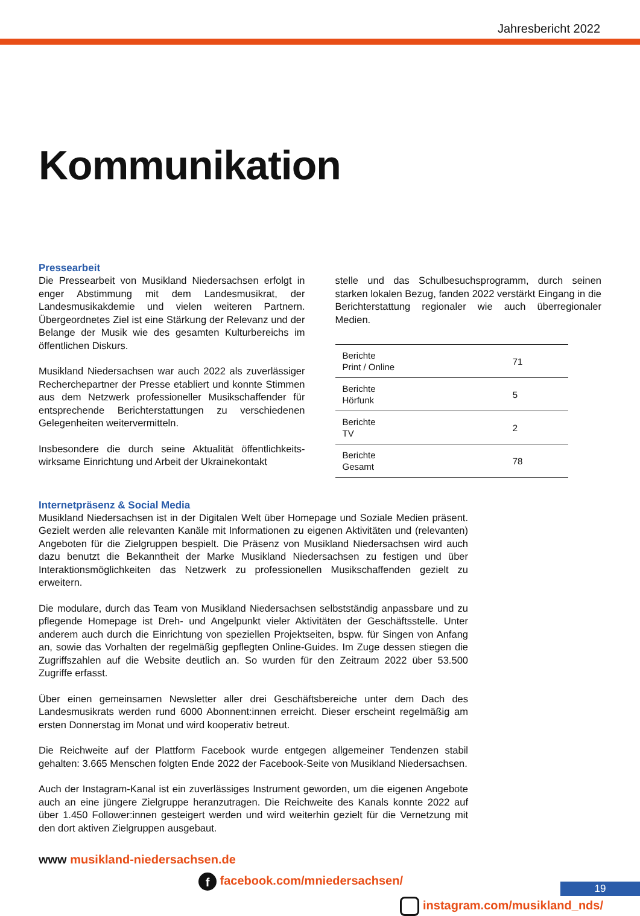Jahresbericht 2022
Kommunikation
Pressearbeit
Die Pressearbeit von Musikland Niedersachsen erfolgt in enger Abstimmung mit dem Landesmusikrat, der Landesmusikakdemie und vielen weiteren Partnern. Übergeordnetes Ziel ist eine Stärkung der Relevanz und der Belange der Musik wie des gesamten Kulturbereichs im öffentlichen Diskurs.
Musikland Niedersachsen war auch 2022 als zuverläs­siger Recherchepartner der Presse etabliert und konn­te Stimmen aus dem Netzwerk professioneller Musik­schaffender für entsprechende Berichterstattungen zu verschiedenen Gelegenheiten weitervermitteln.
Insbesondere die durch seine Aktualität öffentlichkeits­wirksame Einrichtung und Arbeit der Ukrainekontakt­
stelle und das Schulbesuchsprogramm, durch seinen starken lokalen Bezug, fanden 2022 verstärkt Eingang in die Berichterstattung regionaler wie auch überregi­onaler Medien.
| Berichte Print / Online | 71 |
| Berichte Hörfunk | 5 |
| Berichte TV | 2 |
| Berichte Gesamt | 78 |
Internetpräsenz & Social Media
Musikland Niedersachsen ist in der Digitalen Welt über Homepage und Soziale Medien präsent. Gezielt werden alle relevanten Kanäle mit Informationen zu eigenen Aktivitäten und (relevanten) Angeboten für die Zielgruppen bespielt. Die Präsenz von Musikland Nie­dersachsen wird auch dazu benutzt die Bekanntheit der Marke Musikland Niedersachsen zu festigen und über Interaktionsmöglichkeiten das Netzwerk zu professionellen Musik­schaffenden gezielt zu erweitern.
Die modulare, durch das Team von Musikland Niedersachsen selbstständig anpassbare und zu pflegende Homepage ist Dreh- und Angelpunkt vieler Aktivitäten der Geschäfts­stelle. Unter anderem auch durch die Einrichtung von speziellen Projektseiten, bspw. für Singen von Anfang an, sowie das Vorhalten der regelmäßig gepflegten Online-Guides. Im Zuge dessen stiegen die Zugriffszahlen auf die Website deutlich an. So wurden für den Zeitraum 2022 über 53.500 Zugriffe erfasst.
Über einen gemeinsamen Newsletter aller drei Geschäftsbereiche unter dem Dach des Landesmusikrats werden rund 6000 Abonnent:innen erreicht. Dieser erscheint regelmäßig am ersten Donnerstag im Monat und wird kooperativ betreut.
Die Reichweite auf der Plattform Facebook wurde entgegen allgemeiner Tendenzen stabil gehalten: 3.665 Menschen folgten Ende 2022 der Facebook-Seite von Musikland Nieder­sachsen.
Auch der Instagram-Kanal ist ein zuverlässiges Instrument geworden, um die eigenen An­gebote auch an eine jüngere Zielgruppe heranzutragen. Die Reichweite des Kanals konnte 2022 auf über 1.450 Follower:innen gesteigert werden und wird weiterhin gezielt für die Vernetzung mit den dort aktiven Zielgruppen ausgebaut.
www musikland-niedersachsen.de
f facebook.com/mniedersachsen/
instagram.com/musikland_nds/
19